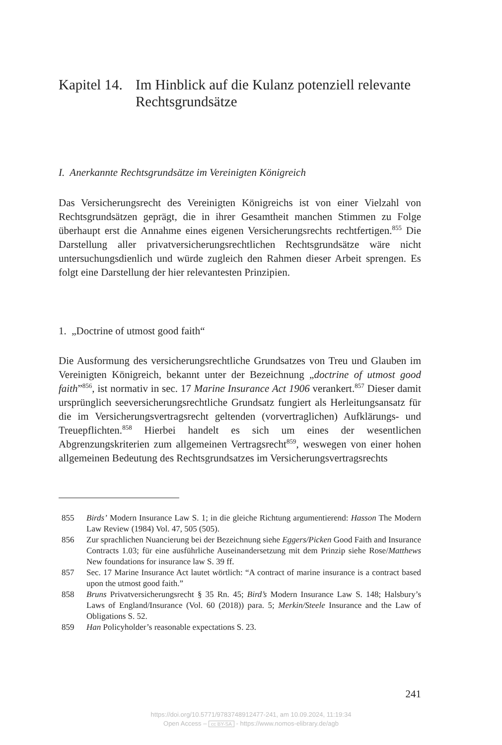Kapitel 14. Im Hinblick auf die Kulanz potenziell relevante Rechtsgrundsätze
I. Anerkannte Rechtsgrundsätze im Vereinigten Königreich
Das Versicherungsrecht des Vereinigten Königreichs ist von einer Vielzahl von Rechtsgrundsätzen geprägt, die in ihrer Gesamtheit manchen Stimmen zu Folge überhaupt erst die Annahme eines eigenen Versicherungsrechts rechtfertigen.<sup>855</sup> Die Darstellung aller privatversicherungsrechtlichen Rechtsgrundsätze wäre nicht untersuchungsdienlich und würde zugleich den Rahmen dieser Arbeit sprengen. Es folgt eine Darstellung der hier relevantesten Prinzipien.
1. „Doctrine of utmost good faith“
Die Ausformung des versicherungsrechtliche Grundsatzes von Treu und Glauben im Vereinigten Königreich, bekannt unter der Bezeichnung „doctrine of utmost good faith”<sup>856</sup>, ist normativ in sec. 17 Marine Insurance Act 1906 verankert.<sup>857</sup> Dieser damit ursprünglich seeversicherungsrechtliche Grundsatz fungiert als Herleitungsansatz für die im Versicherungsvertragsrecht geltenden (vorvertraglichen) Aufklärungs- und Treuepflichten.<sup>858</sup> Hierbei handelt es sich um eines der wesentlichen Abgrenzungskriterien zum allgemeinen Vertragsrecht<sup>859</sup>, weswegen von einer hohen allgemeinen Bedeutung des Rechtsgrundsatzes im Versicherungsvertragsrechts
855 Birds’ Modern Insurance Law S. 1; in die gleiche Richtung argumentierend: Hasson The Modern Law Review (1984) Vol. 47, 505 (505).
856 Zur sprachlichen Nuancierung bei der Bezeichnung siehe Eggers/Picken Good Faith and Insurance Contracts 1.03; für eine ausführliche Auseinandersetzung mit dem Prinzip siehe Rose/Matthews New foundations for insurance law S. 39 ff.
857 Sec. 17 Marine Insurance Act lautet wörtlich: “A contract of marine insurance is a contract based upon the utmost good faith.”
858 Bruns Privatversicherungsrecht § 35 Rn. 45; Bird’s Modern Insurance Law S. 148; Halsbury’s Laws of England/Insurance (Vol. 60 (2018)) para. 5; Merkin/Steele Insurance and the Law of Obligations S. 52.
859 Han Policyholder’s reasonable expectations S. 23.
241
https://doi.org/10.5771/9783748912477-241, am 10.09.2024, 11:19:34
Open Access – cc BY-SA - https://www.nomos-elibrary.de/agb